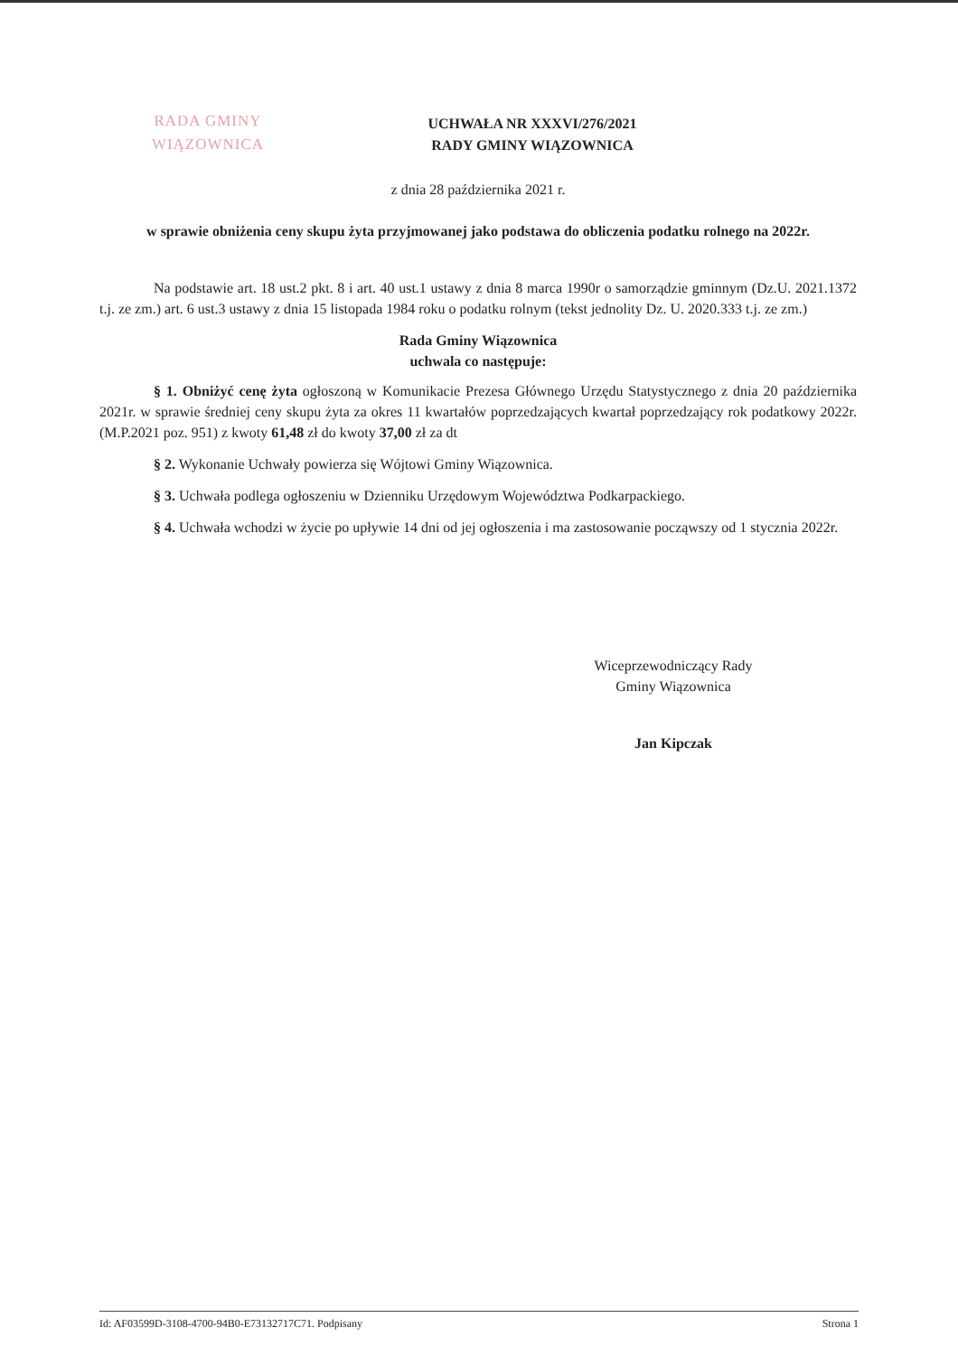RADA GMINY
WIĄZOWNICA
UCHWAŁA NR XXXVI/276/2021
RADY GMINY WIĄZOWNICA
z dnia 28 października 2021 r.
w sprawie obniżenia ceny skupu żyta przyjmowanej jako podstawa do obliczenia podatku rolnego na 2022r.
Na podstawie art. 18 ust.2 pkt. 8 i art. 40 ust.1 ustawy z dnia 8 marca 1990r o samorządzie gminnym (Dz.U. 2021.1372 t.j. ze zm.) art. 6 ust.3 ustawy z dnia 15 listopada 1984 roku o podatku rolnym (tekst jednolity Dz. U. 2020.333 t.j. ze zm.)
Rada Gminy Wiązownica
uchwala co następuje:
§ 1. Obniżyć cenę żyta ogłoszoną w Komunikacie Prezesa Głównego Urzędu Statystycznego z dnia 20 października 2021r. w sprawie średniej ceny skupu żyta za okres 11 kwartałów poprzedzających kwartał poprzedzający rok podatkowy 2022r. (M.P.2021 poz. 951) z kwoty 61,48 zł do kwoty 37,00 zł za dt
§ 2. Wykonanie Uchwały powierza się Wójtowi Gminy Wiązownica.
§ 3. Uchwała podlega ogłoszeniu w Dzienniku Urzędowym Województwa Podkarpackiego.
§ 4. Uchwała wchodzi w życie po upływie 14 dni od jej ogłoszenia i ma zastosowanie począwszy od 1 stycznia 2022r.
Wiceprzewodniczący Rady
Gminy Wiązownica
Jan Kipczak
Id: AF03599D-3108-4700-94B0-E73132717C71. Podpisany Strona 1